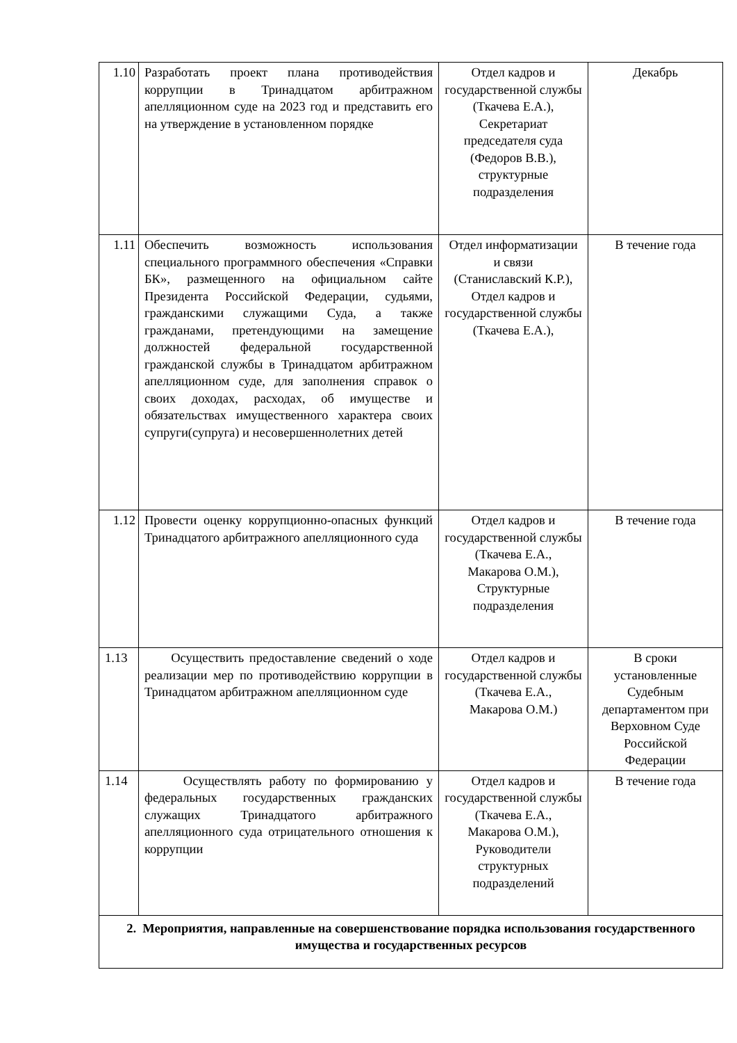| 1.10 | Разработать проект плана противодействия коррупции в Тринадцатом арбитражном апелляционном суде на 2023 год и представить его на утверждение в установленном порядке | Отдел кадров и государственной службы (Ткачева Е.А.), Секретариат председателя суда (Федоров В.В.), структурные подразделения | Декабрь |
| 1.11 | Обеспечить возможность использования специального программного обеспечения «Справки БК», размещенного на официальном сайте Президента Российской Федерации, судьями, гражданскими служащими Суда, а также гражданами, претендующими на замещение должностей федеральной государственной гражданской службы в Тринадцатом арбитражном апелляционном суде, для заполнения справок о своих доходах, расходах, об имуществе и обязательствах имущественного характера своих супруги(супруга) и несовершеннолетних детей | Отдел информатизации и связи (Станиславский К.Р.), Отдел кадров и государственной службы (Ткачева Е.А.), | В течение года |
| 1.12 | Провести оценку коррупционно-опасных функций Тринадцатого арбитражного апелляционного суда | Отдел кадров и государственной службы (Ткачева Е.А., Макарова О.М.), Структурные подразделения | В течение года |
| 1.13 | Осуществить предоставление сведений о ходе реализации мер по противодействию коррупции в Тринадцатом арбитражном апелляционном суде | Отдел кадров и государственной службы (Ткачева Е.А., Макарова О.М.) | В сроки установленные Судебным департаментом при Верховном Суде Российской Федерации |
| 1.14 | Осуществлять работу по формированию у федеральных государственных гражданских служащих Тринадцатого арбитражного апелляционного суда отрицательного отношения к коррупции | Отдел кадров и государственной службы (Ткачева Е.А., Макарова О.М.), Руководители структурных подразделений | В течение года |
| 2. Мероприятия, направленные на совершенствование порядка использования государственного имущества и государственных ресурсов | | | |